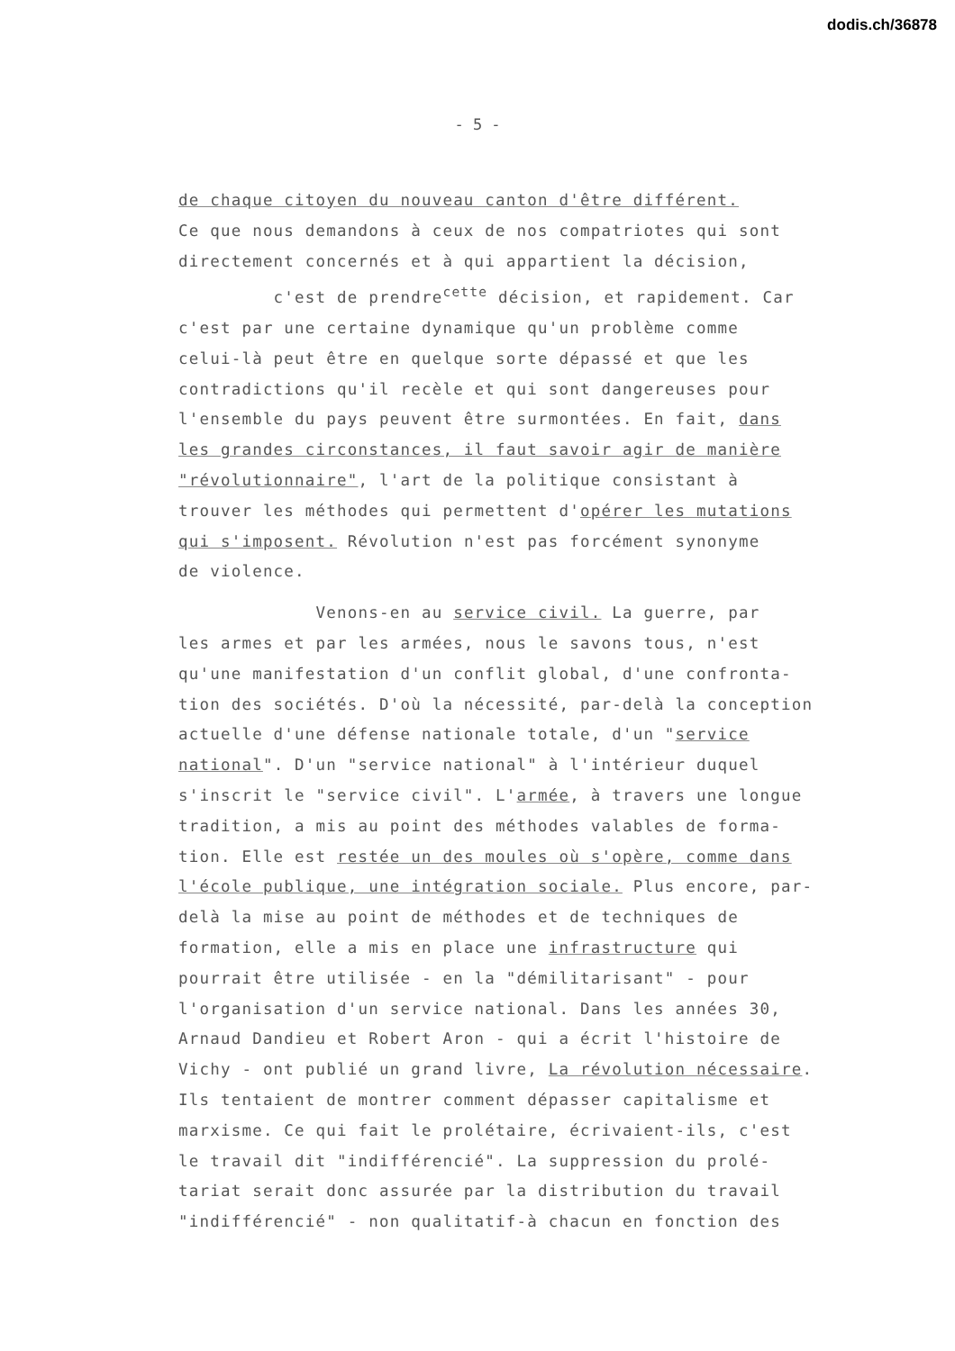dodis.ch/36878
- 5 -
de chaque citoyen du nouveau canton d'être différent.
Ce que nous demandons à ceux de nos compatriotes qui sont
directement concernés et à qui appartient la décision,
c'est de prendre<sup>cette</sup> décision, et rapidement. Car
c'est par une certaine dynamique qu'un problème comme
celui-là peut être en quelque sorte dépassé et que les
contradictions qu'il recèle et qui sont dangereuses pour
l'ensemble du pays peuvent être surmontées. En fait, dans
les grandes circonstances, il faut savoir agir de manière
"révolutionnaire", l'art de la politique consistant à
trouver les méthodes qui permettent d'opérer les mutations
qui s'imposent. Révolution n'est pas forcément synonyme
de violence.
Venons-en au service civil. La guerre, par
les armes et par les armées, nous le savons tous, n'est
qu'une manifestation d'un conflit global, d'une confronta-
tion des sociétés. D'où la nécessité, par-delà la conception
actuelle d'une défense nationale totale, d'un "service
national". D'un "service national" à l'intérieur duquel
s'inscrit le "service civil". L'armée, à travers une longue
tradition, a mis au point des méthodes valables de forma-
tion. Elle est restée un des moules où s'opère, comme dans
l'école publique, une intégration sociale. Plus encore, par-
delà la mise au point de méthodes et de techniques de
formation, elle a mis en place une infrastructure qui
pourrait être utilisée - en la "démilitarisant" - pour
l'organisation d'un service national. Dans les années 30,
Arnaud Dandieu et Robert Aron - qui a écrit l'histoire de
Vichy - ont publié un grand livre, La révolution nécessaire.
Ils tentaient de montrer comment dépasser capitalisme et
marxisme. Ce qui fait le prolétaire, écrivaient-ils, c'est
le travail dit "indifférencié". La suppression du prolé-
tariat serait donc assurée par la distribution du travail
"indifférencié" - non qualitatif-à chacun en fonction des